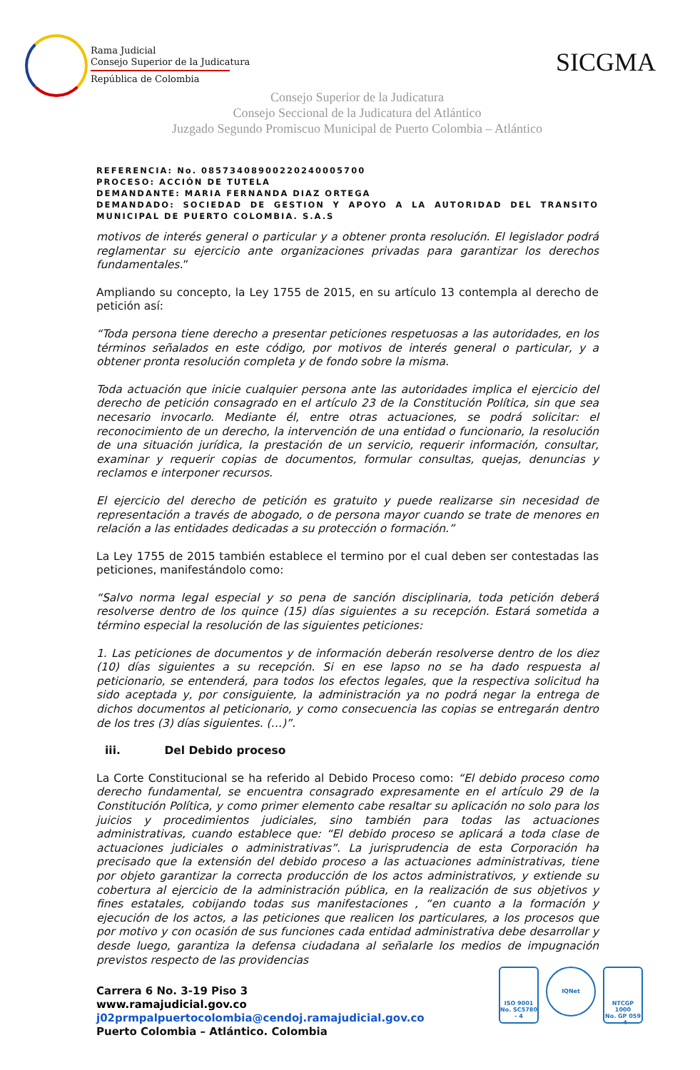Rama Judicial
Consejo Superior de la Judicatura
República de Colombia
SICGMA
Consejo Superior de la Judicatura
Consejo Seccional de la Judicatura del Atlántico
Juzgado Segundo Promiscuo Municipal de Puerto Colombia – Atlántico
REFERENCIA: No. 08573408900220240005700
PROCESO: ACCIÓN DE TUTELA
DEMANDANTE: MARIA FERNANDA DIAZ ORTEGA
DEMANDADO: SOCIEDAD DE GESTION Y APOYO A LA AUTORIDAD DEL TRANSITO MUNICIPAL DE PUERTO COLOMBIA. S.A.S
motivos de interés general o particular y a obtener pronta resolución. El legislador podrá reglamentar su ejercicio ante organizaciones privadas para garantizar los derechos fundamentales.”
Ampliando su concepto, la Ley 1755 de 2015, en su artículo 13 contempla al derecho de petición así:
“Toda persona tiene derecho a presentar peticiones respetuosas a las autoridades, en los términos señalados en este código, por motivos de interés general o particular, y a obtener pronta resolución completa y de fondo sobre la misma.
Toda actuación que inicie cualquier persona ante las autoridades implica el ejercicio del derecho de petición consagrado en el artículo 23 de la Constitución Política, sin que sea necesario invocarlo. Mediante él, entre otras actuaciones, se podrá solicitar: el reconocimiento de un derecho, la intervención de una entidad o funcionario, la resolución de una situación jurídica, la prestación de un servicio, requerir información, consultar, examinar y requerir copias de documentos, formular consultas, quejas, denuncias y reclamos e interponer recursos.
El ejercicio del derecho de petición es gratuito y puede realizarse sin necesidad de representación a través de abogado, o de persona mayor cuando se trate de menores en relación a las entidades dedicadas a su protección o formación.”
La Ley 1755 de 2015 también establece el termino por el cual deben ser contestadas las peticiones, manifestándolo como:
“Salvo norma legal especial y so pena de sanción disciplinaria, toda petición deberá resolverse dentro de los quince (15) días siguientes a su recepción. Estará sometida a término especial la resolución de las siguientes peticiones:
1. Las peticiones de documentos y de información deberán resolverse dentro de los diez (10) días siguientes a su recepción. Si en ese lapso no se ha dado respuesta al peticionario, se entenderá, para todos los efectos legales, que la respectiva solicitud ha sido aceptada y, por consiguiente, la administración ya no podrá negar la entrega de dichos documentos al peticionario, y como consecuencia las copias se entregarán dentro de los tres (3) días siguientes. (…)”.
iii. Del Debido proceso
La Corte Constitucional se ha referido al Debido Proceso como: “El debido proceso como derecho fundamental, se encuentra consagrado expresamente en el artículo 29 de la Constitución Política, y como primer elemento cabe resaltar su aplicación no solo para los juicios y procedimientos judiciales, sino también para todas las actuaciones administrativas, cuando establece que: “El debido proceso se aplicará a toda clase de actuaciones judiciales o administrativas”. La jurisprudencia de esta Corporación ha precisado que la extensión del debido proceso a las actuaciones administrativas, tiene por objeto garantizar la correcta producción de los actos administrativos, y extiende su cobertura al ejercicio de la administración pública, en la realización de sus objetivos y fines estatales, cobijando todas sus manifestaciones , “en cuanto a la formación y ejecución de los actos, a las peticiones que realicen los particulares, a los procesos que por motivo y con ocasión de sus funciones cada entidad administrativa debe desarrollar y desde luego, garantiza la defensa ciudadana al señalarle los medios de impugnación previstos respecto de las providencias
Carrera 6 No. 3-19 Piso 3
www.ramajudicial.gov.co
j02prmpalpuertocolombia@cendoj.ramajudicial.gov.co
Puerto Colombia – Atlántico. Colombia
ISO 9001
No. SC5780 - 4
IQNet
NTCGP 1000
No. GP 059 - 4